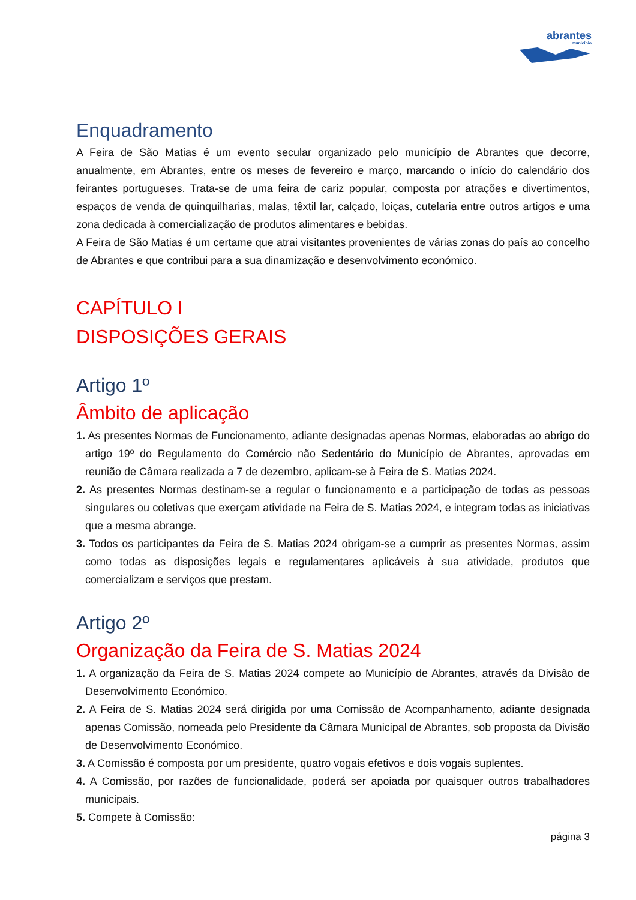abrantes
município
Enquadramento
A Feira de São Matias é um evento secular organizado pelo município de Abrantes que decorre, anualmente, em Abrantes, entre os meses de fevereiro e março, marcando o início do calendário dos feirantes portugueses. Trata-se de uma feira de cariz popular, composta por atrações e divertimentos, espaços de venda de quinquilharias, malas, têxtil lar, calçado, loiças, cutelaria entre outros artigos e uma zona dedicada à comercialização de produtos alimentares e bebidas.
A Feira de São Matias é um certame que atrai visitantes provenientes de várias zonas do país ao concelho de Abrantes e que contribui para a sua dinamização e desenvolvimento económico.
CAPÍTULO I
DISPOSIÇÕES GERAIS
Artigo 1º
Âmbito de aplicação
1. As presentes Normas de Funcionamento, adiante designadas apenas Normas, elaboradas ao abrigo do artigo 19º do Regulamento do Comércio não Sedentário do Município de Abrantes, aprovadas em reunião de Câmara realizada a 7 de dezembro, aplicam-se à Feira de S. Matias 2024.
2. As presentes Normas destinam-se a regular o funcionamento e a participação de todas as pessoas singulares ou coletivas que exerçam atividade na Feira de S. Matias 2024, e integram todas as iniciativas que a mesma abrange.
3. Todos os participantes da Feira de S. Matias 2024 obrigam-se a cumprir as presentes Normas, assim como todas as disposições legais e regulamentares aplicáveis à sua atividade, produtos que comercializam e serviços que prestam.
Artigo 2º
Organização da Feira de S. Matias 2024
1. A organização da Feira de S. Matias 2024 compete ao Município de Abrantes, através da Divisão de Desenvolvimento Económico.
2. A Feira de S. Matias 2024 será dirigida por uma Comissão de Acompanhamento, adiante designada apenas Comissão, nomeada pelo Presidente da Câmara Municipal de Abrantes, sob proposta da Divisão de Desenvolvimento Económico.
3. A Comissão é composta por um presidente, quatro vogais efetivos e dois vogais suplentes.
4. A Comissão, por razões de funcionalidade, poderá ser apoiada por quaisquer outros trabalhadores municipais.
5. Compete à Comissão:
página 3